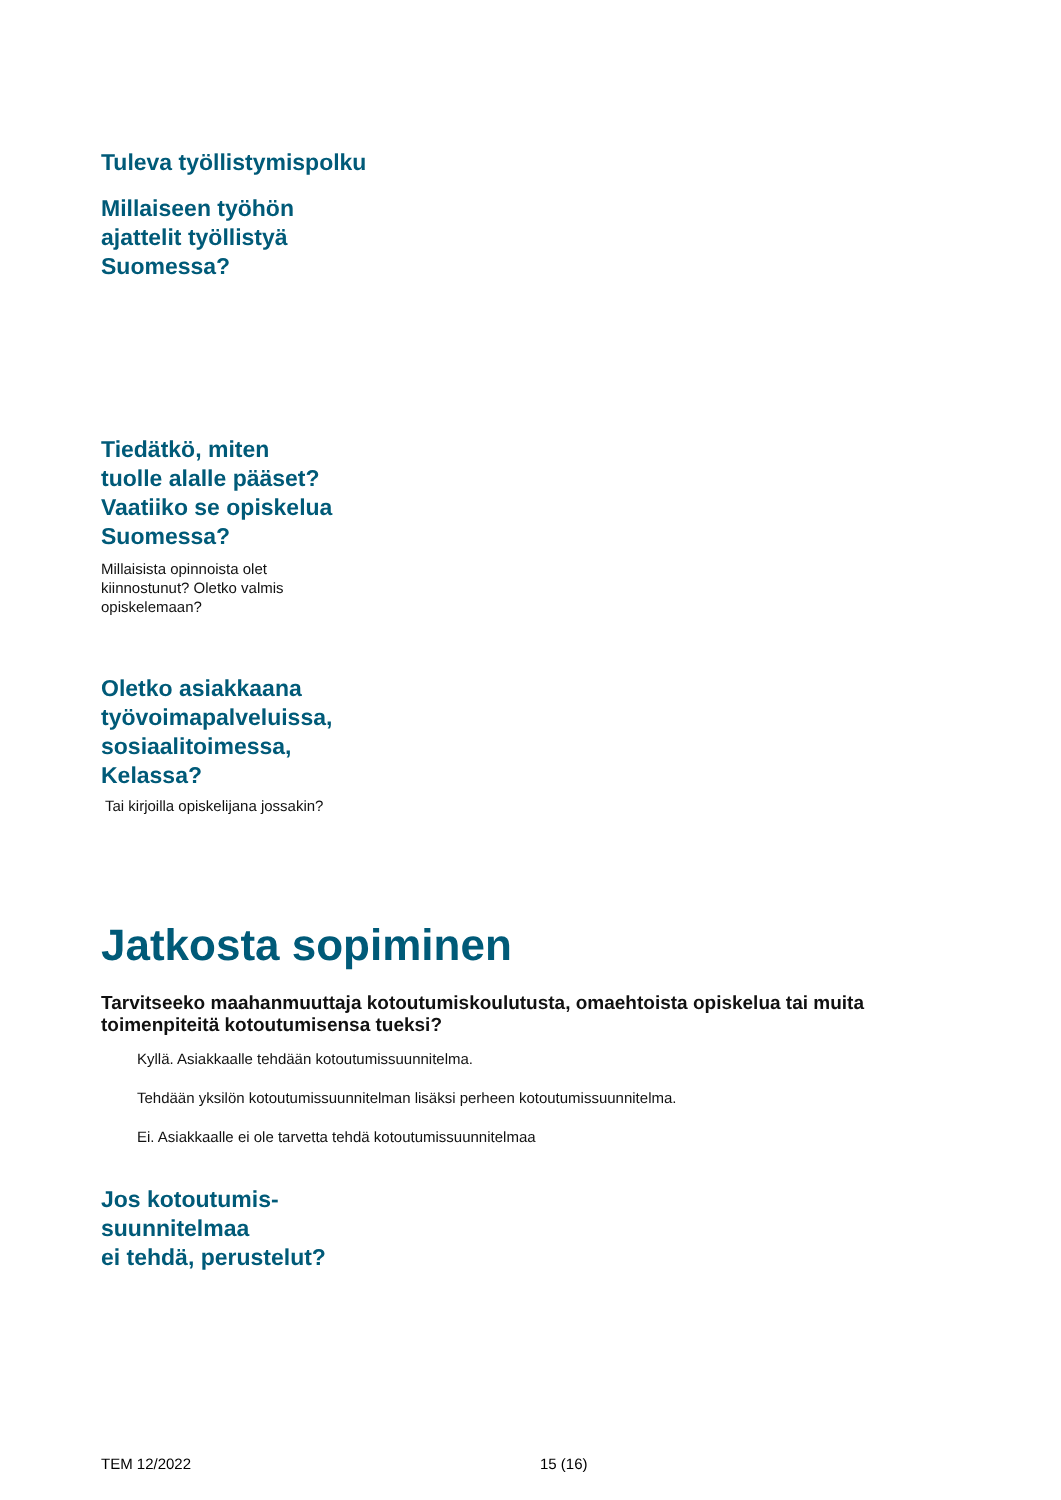Tuleva työllistymispolku
Millaiseen työhön
ajattelit työllistyä
Suomessa?
Tiedätkö, miten
tuolle alalle pääset?
Vaatiiko se opiskelua
Suomessa?
Millaisista opinnoista olet
kiinnostunut? Oletko valmis
opiskelemaan?
Oletko asiakkaana
työvoimapalveluissa,
sosiaalitoimessa,
Kelassa?
Tai kirjoilla opiskelijana jossakin?
Jatkosta sopiminen
Tarvitseeko maahanmuuttaja kotoutumiskoulutusta, omaehtoista opiskelua tai muita toimenpiteitä kotoutumisensa tueksi?
Kyllä. Asiakkaalle tehdään kotoutumissuunnitelma.
Tehdään yksilön kotoutumissuunnitelman lisäksi perheen kotoutumissuunnitelma.
Ei. Asiakkaalle ei ole tarvetta tehdä kotoutumissuunnitelmaa
Jos kotoutumis-
suunnitelmaa
ei tehdä, perustelut?
TEM 12/2022 15 (16)